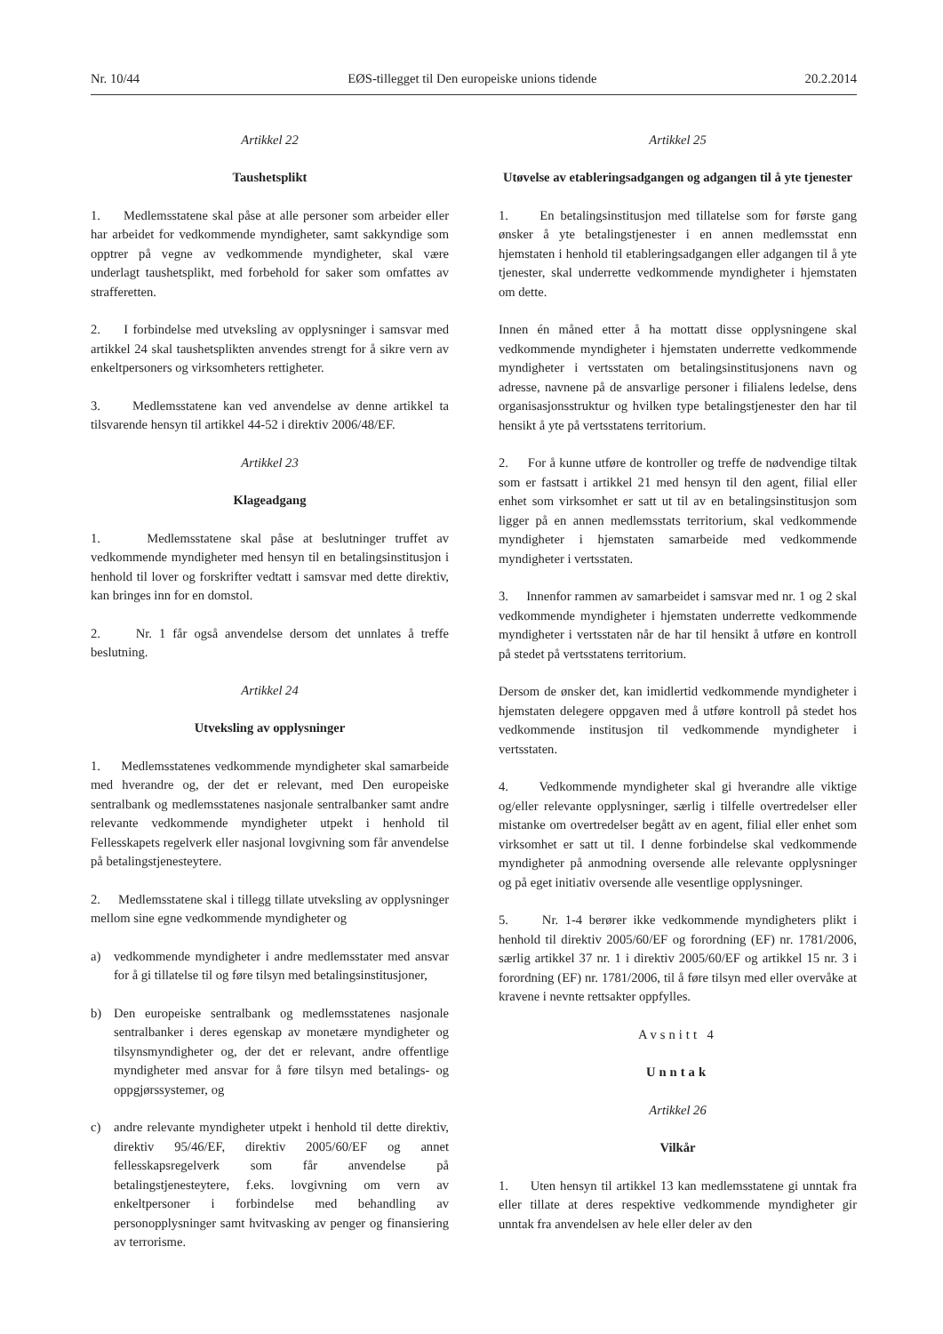Nr. 10/44 EØS-tillegget til Den europeiske unions tidende 20.2.2014
Artikkel 22
Taushetsplikt
1. Medlemsstatene skal påse at alle personer som arbeider eller har arbeidet for vedkommende myndigheter, samt sakkyndige som opptrer på vegne av vedkommende myndigheter, skal være underlagt taushetsplikt, med forbehold for saker som omfattes av strafferetten.
2. I forbindelse med utveksling av opplysninger i samsvar med artikkel 24 skal taushetsplikten anvendes strengt for å sikre vern av enkeltpersoners og virksomheters rettigheter.
3. Medlemsstatene kan ved anvendelse av denne artikkel ta tilsvarende hensyn til artikkel 44-52 i direktiv 2006/48/EF.
Artikkel 23
Klageadgang
1. Medlemsstatene skal påse at beslutninger truffet av vedkommende myndigheter med hensyn til en betalingsinstitusjon i henhold til lover og forskrifter vedtatt i samsvar med dette direktiv, kan bringes inn for en domstol.
2. Nr. 1 får også anvendelse dersom det unnlates å treffe beslutning.
Artikkel 24
Utveksling av opplysninger
1. Medlemsstatenes vedkommende myndigheter skal samarbeide med hverandre og, der det er relevant, med Den europeiske sentralbank og medlemsstatenes nasjonale sentralbanker samt andre relevante vedkommende myndigheter utpekt i henhold til Fellesskapets regelverk eller nasjonal lovgivning som får anvendelse på betalingstjenesteytere.
2. Medlemsstatene skal i tillegg tillate utveksling av opplysninger mellom sine egne vedkommende myndigheter og
a) vedkommende myndigheter i andre medlemsstater med ansvar for å gi tillatelse til og føre tilsyn med betalingsinstitusjoner,
b) Den europeiske sentralbank og medlemsstatenes nasjonale sentralbanker i deres egenskap av monetære myndigheter og tilsynsmyndigheter og, der det er relevant, andre offentlige myndigheter med ansvar for å føre tilsyn med betalings- og oppgjørssystemer, og
c) andre relevante myndigheter utpekt i henhold til dette direktiv, direktiv 95/46/EF, direktiv 2005/60/EF og annet fellesskapsregelverk som får anvendelse på betalingstjenesteytere, f.eks. lovgivning om vern av enkeltpersoner i forbindelse med behandling av personopplysninger samt hvitvasking av penger og finansiering av terrorisme.
Artikkel 25
Utøvelse av etableringsadgangen og adgangen til å yte tjenester
1. En betalingsinstitusjon med tillatelse som for første gang ønsker å yte betalingstjenester i en annen medlemsstat enn hjemstaten i henhold til etableringsadgangen eller adgangen til å yte tjenester, skal underrette vedkommende myndigheter i hjemstaten om dette.
Innen én måned etter å ha mottatt disse opplysningene skal vedkommende myndigheter i hjemstaten underrette vedkommende myndigheter i vertsstaten om betalingsinstitusjonens navn og adresse, navnene på de ansvarlige personer i filialens ledelse, dens organisasjonsstruktur og hvilken type betalingstjenester den har til hensikt å yte på vertsstatens territorium.
2. For å kunne utføre de kontroller og treffe de nødvendige tiltak som er fastsatt i artikkel 21 med hensyn til den agent, filial eller enhet som virksomhet er satt ut til av en betalingsinstitusjon som ligger på en annen medlemsstats territorium, skal vedkommende myndigheter i hjemstaten samarbeide med vedkommende myndigheter i vertsstaten.
3. Innenfor rammen av samarbeidet i samsvar med nr. 1 og 2 skal vedkommende myndigheter i hjemstaten underrette vedkommende myndigheter i vertsstaten når de har til hensikt å utføre en kontroll på stedet på vertsstatens territorium.
Dersom de ønsker det, kan imidlertid vedkommende myndigheter i hjemstaten delegere oppgaven med å utføre kontroll på stedet hos vedkommende institusjon til vedkommende myndigheter i vertsstaten.
4. Vedkommende myndigheter skal gi hverandre alle viktige og/eller relevante opplysninger, særlig i tilfelle overtredelser eller mistanke om overtredelser begått av en agent, filial eller enhet som virksomhet er satt ut til. I denne forbindelse skal vedkommende myndigheter på anmodning oversende alle relevante opplysninger og på eget initiativ oversende alle vesentlige opplysninger.
5. Nr. 1-4 berører ikke vedkommende myndigheters plikt i henhold til direktiv 2005/60/EF og forordning (EF) nr. 1781/2006, særlig artikkel 37 nr. 1 i direktiv 2005/60/EF og artikkel 15 nr. 3 i forordning (EF) nr. 1781/2006, til å føre tilsyn med eller overvåke at kravene i nevnte rettsakter oppfylles.
Avsnitt 4
Unntak
Artikkel 26
Vilkår
1. Uten hensyn til artikkel 13 kan medlemsstatene gi unntak fra eller tillate at deres respektive vedkommende myndigheter gir unntak fra anvendelsen av hele eller deler av den